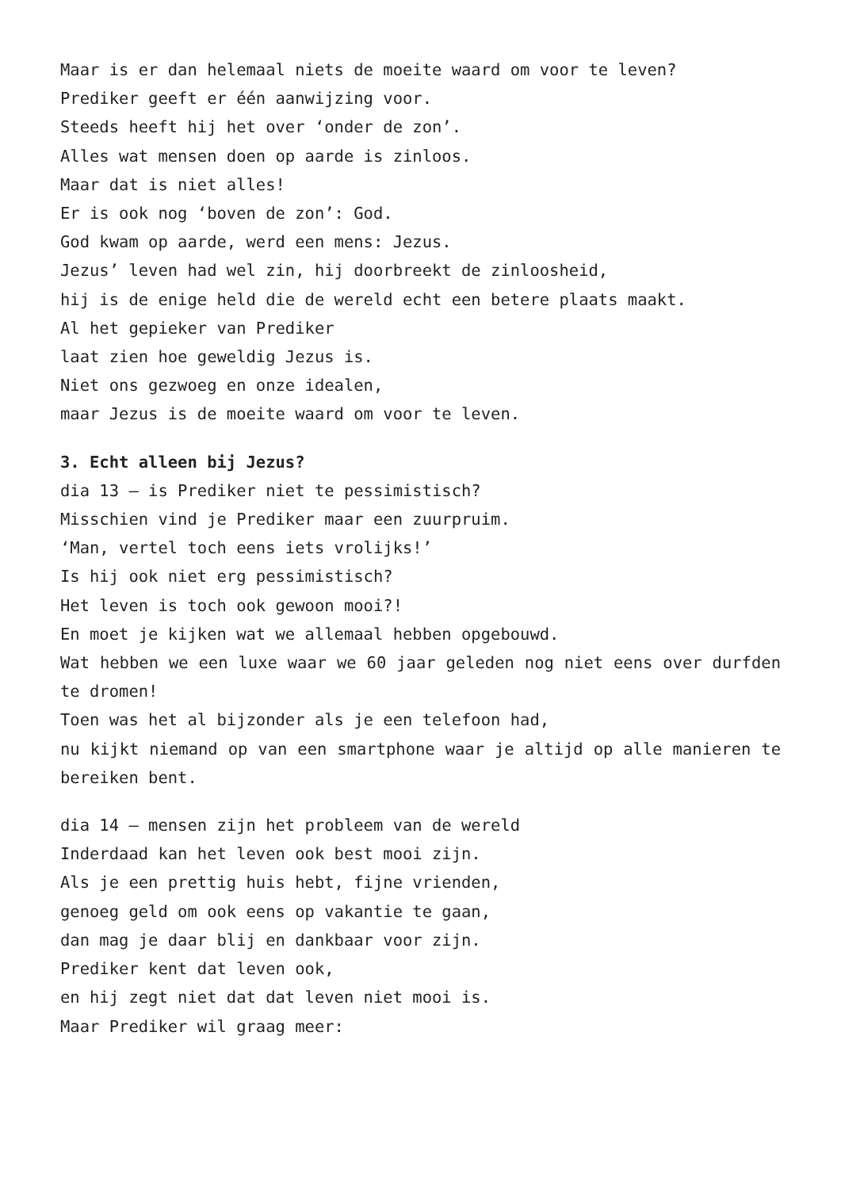Maar is er dan helemaal niets de moeite waard om voor te leven?
Prediker geeft er één aanwijzing voor.
Steeds heeft hij het over ‘onder de zon’.
Alles wat mensen doen op aarde is zinloos.
Maar dat is niet alles!
Er is ook nog ‘boven de zon’: God.
God kwam op aarde, werd een mens: Jezus.
Jezus’ leven had wel zin, hij doorbreekt de zinloosheid,
hij is de enige held die de wereld echt een betere plaats maakt.
Al het gepieker van Prediker
laat zien hoe geweldig Jezus is.
Niet ons gezwoeg en onze idealen,
maar Jezus is de moeite waard om voor te leven.
3. Echt alleen bij Jezus?
dia 13 – is Prediker niet te pessimistisch?
Misschien vind je Prediker maar een zuurpruim.
‘Man, vertel toch eens iets vrolijks!’
Is hij ook niet erg pessimistisch?
Het leven is toch ook gewoon mooi?!
En moet je kijken wat we allemaal hebben opgebouwd.
Wat hebben we een luxe waar we 60 jaar geleden nog niet eens over durfden te dromen!
Toen was het al bijzonder als je een telefoon had,
nu kijkt niemand op van een smartphone waar je altijd op alle manieren te bereiken bent.
dia 14 – mensen zijn het probleem van de wereld
Inderdaad kan het leven ook best mooi zijn.
Als je een prettig huis hebt, fijne vrienden,
genoeg geld om ook eens op vakantie te gaan,
dan mag je daar blij en dankbaar voor zijn.
Prediker kent dat leven ook,
en hij zegt niet dat dat leven niet mooi is.
Maar Prediker wil graag meer: